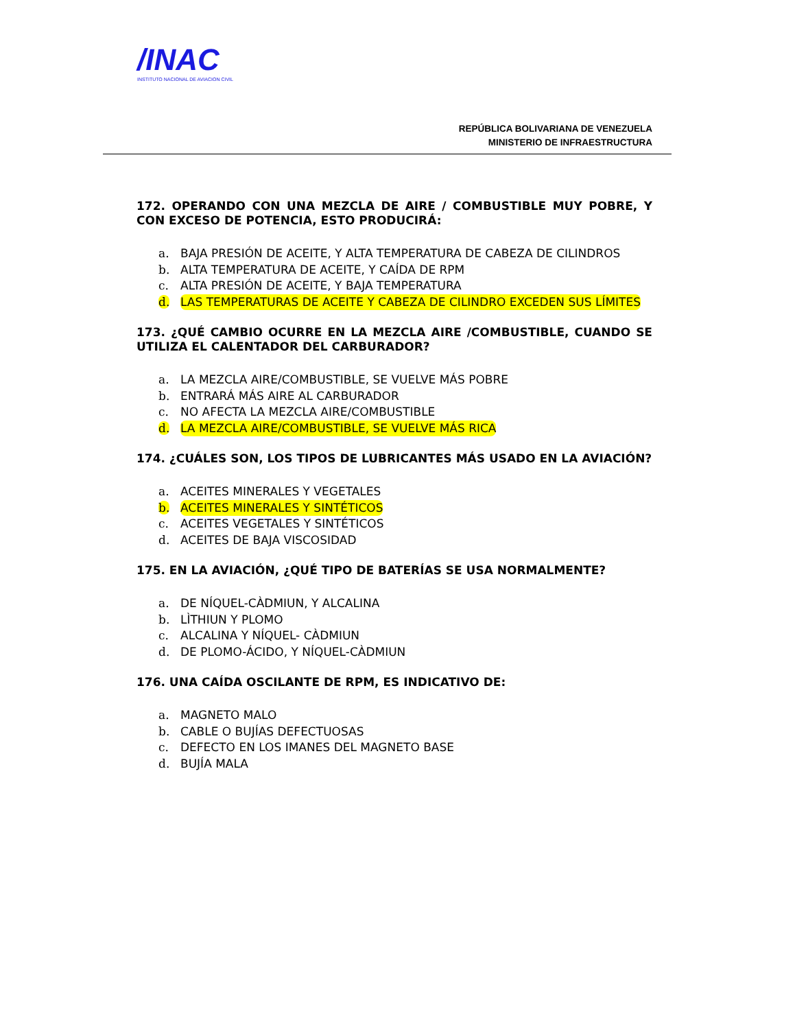/INAC
INSTITUTO NACIONAL DE AVIACION CIVIL
REPÚBLICA BOLIVARIANA DE VENEZUELA
MINISTERIO DE INFRAESTRUCTURA
172. OPERANDO CON UNA MEZCLA DE AIRE / COMBUSTIBLE MUY POBRE, Y CON EXCESO DE POTENCIA, ESTO PRODUCIRÁ:
a. BAJA PRESIÓN DE ACEITE, Y ALTA TEMPERATURA DE CABEZA DE CILINDROS
b. ALTA TEMPERATURA DE ACEITE, Y CAÍDA DE RPM
c. ALTA PRESIÓN DE ACEITE, Y BAJA TEMPERATURA
d. LAS TEMPERATURAS DE ACEITE Y CABEZA DE CILINDRO EXCEDEN SUS LÍMITES
173. ¿QUÉ CAMBIO OCURRE EN LA MEZCLA AIRE /COMBUSTIBLE, CUANDO SE UTILIZA EL CALENTADOR DEL CARBURADOR?
a. LA MEZCLA AIRE/COMBUSTIBLE, SE VUELVE MÁS POBRE
b. ENTRARÁ MÁS AIRE AL CARBURADOR
c. NO AFECTA LA MEZCLA AIRE/COMBUSTIBLE
d. LA MEZCLA AIRE/COMBUSTIBLE, SE VUELVE MÁS RICA
174. ¿CUÁLES SON, LOS TIPOS DE LUBRICANTES MÁS USADO EN LA AVIACIÓN?
a. ACEITES MINERALES Y VEGETALES
b. ACEITES MINERALES Y SINTÉTICOS
c. ACEITES VEGETALES Y SINTÉTICOS
d. ACEITES DE BAJA VISCOSIDAD
175. EN LA AVIACIÓN, ¿QUÉ TIPO DE BATERÍAS SE USA NORMALMENTE?
a. DE NÍQUEL-CÀDMIUN, Y ALCALINA
b. LÌTHIUN Y PLOMO
c. ALCALINA Y NÍQUEL- CÀDMIUN
d. DE PLOMO-ÁCIDO, Y NÍQUEL-CÀDMIUN
176. UNA CAÍDA OSCILANTE DE RPM, ES INDICATIVO DE:
a. MAGNETO MALO
b. CABLE O BUJÍAS DEFECTUOSAS
c. DEFECTO EN LOS IMANES DEL MAGNETO BASE
d. BUJÍA MALA